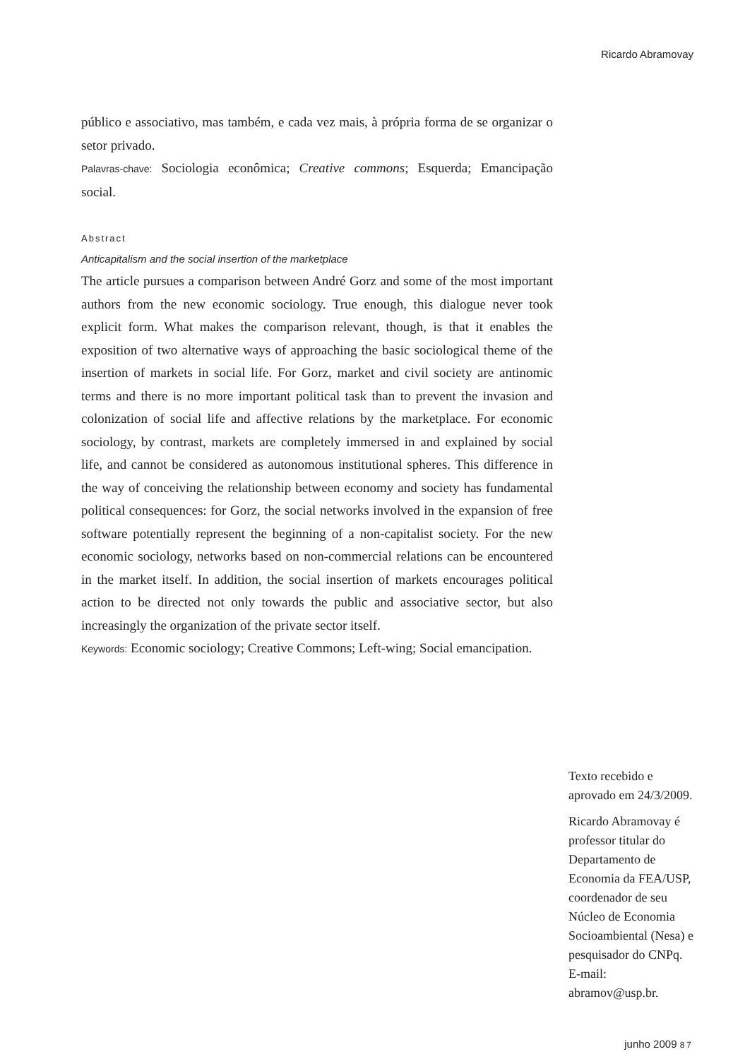Ricardo Abramovay
público e associativo, mas também, e cada vez mais, à própria forma de se organizar o setor privado.
Palavras-chave: Sociologia econômica; Creative commons; Esquerda; Emancipação social.
Abstract
Anticapitalism and the social insertion of the marketplace
The article pursues a comparison between André Gorz and some of the most important authors from the new economic sociology. True enough, this dialogue never took explicit form. What makes the comparison relevant, though, is that it enables the exposition of two alternative ways of approaching the basic sociological theme of the insertion of markets in social life. For Gorz, market and civil society are antinomic terms and there is no more important political task than to prevent the invasion and colonization of social life and affective relations by the marketplace. For economic sociology, by contrast, markets are completely immersed in and explained by social life, and cannot be considered as autonomous institutional spheres. This difference in the way of conceiving the relationship between economy and society has fundamental political consequences: for Gorz, the social networks involved in the expansion of free software potentially represent the beginning of a non-capitalist society. For the new economic sociology, networks based on non-commercial relations can be encountered in the market itself. In addition, the social insertion of markets encourages political action to be directed not only towards the public and associative sector, but also increasingly the organization of the private sector itself.
Keywords: Economic sociology; Creative Commons; Left-wing; Social emancipation.
Texto recebido e aprovado em 24/3/2009.
Ricardo Abramovay é professor titular do Departamento de Economia da FEA/USP, coordenador de seu Núcleo de Economia Socioambiental (Nesa) e pesquisador do CNPq. E-mail: abramov@usp.br.
junho 2009 87